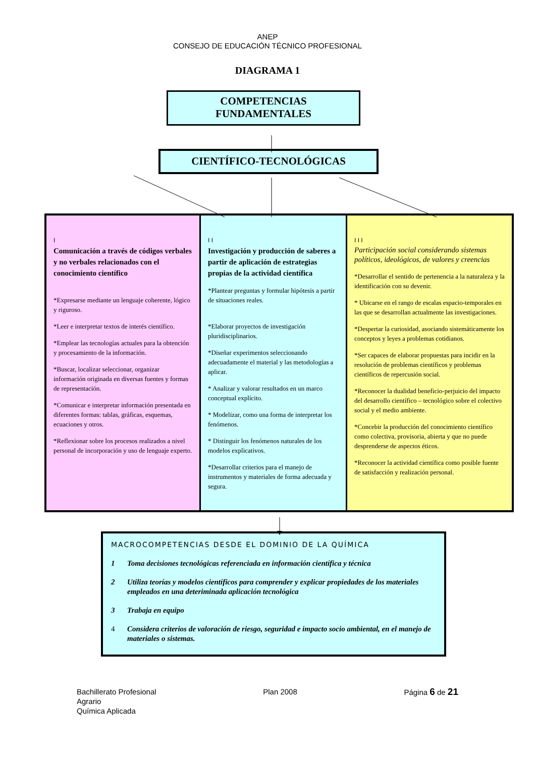ANEP
CONSEJO DE EDUCACIÓN TÉCNICO PROFESIONAL
DIAGRAMA 1
COMPETENCIAS
FUNDAMENTALES
CIENTÍFICO-TECNOLÓGICAS
I
Comunicación a través de códigos verbales y no verbales relacionados con el conocimiento científico
*Expresarse mediante un lenguaje coherente, lógico y riguroso.
*Leer e interpretar textos de interés científico.
*Emplear las tecnologías actuales para la obtención y procesamiento de la información.
*Buscar, localizar seleccionar, organizar información originada en diversas fuentes y formas de representación.
*Comunicar e interpretar información presentada en diferentes formas: tablas, gráficas, esquemas, ecuaciones y otros.
*Reflexionar sobre los procesos realizados a nivel personal de incorporación y uso de lenguaje experto.
I I
Investigación y producción de saberes a partir de aplicación de estrategias propias de la actividad científica
*Plantear preguntas y formular hipótesis a partir de situaciones reales.
*Elaborar proyectos de investigación pluridisciplinarios.
*Diseñar experimentos seleccionando adecuadamente el material y las metodologías a aplicar.
* Analizar y valorar resultados en un marco conceptual explícito.
* Modelizar, como una forma de interpretar los fenómenos.
* Distinguir los fenómenos naturales de los modelos explicativos.
*Desarrollar criterios para el manejo de instrumentos y materiales de forma adecuada y segura.
I I I
Participación social considerando sistemas políticos, ideológicos, de valores y creencias
*Desarrollar el sentido de pertenencia a la naturaleza y la identificación con su devenir.
* Ubicarse en el rango de escalas espacio-temporales en las que se desarrollan actualmente las investigaciones.
*Despertar la curiosidad, asociando sistemáticamente los conceptos y leyes a problemas cotidianos.
*Ser capaces de elaborar propuestas para incidir en la resolución de problemas científicos y problemas científicos de repercusión social.
*Reconocer la dualidad beneficio-perjuicio del impacto del desarrollo científico – tecnológico sobre el colectivo social y el medio ambiente.
*Concebir la producción del conocimiento científico como colectiva, provisoria, abierta y que no puede desprenderse de aspectos éticos.
*Reconocer la actividad científica como posible fuente de satisfacción y realización personal.
MACROCOMPETENCIAS DESDE EL DOMINIO DE LA QUÍMICA
1 Toma decisiones tecnológicas referenciada en información científica y técnica
2 Utiliza teorías y modelos científicos para comprender y explicar propiedades de los materiales empleados en una deteriminada aplicación tecnológica
3 Trabaja en equipo
4 Considera criterios de valoración de riesgo, seguridad e impacto socio ambiental, en el manejo de materiales o sistemas.
Bachillerato Profesional
Agrario
Química Aplicada
Plan 2008 Página 6 de 21